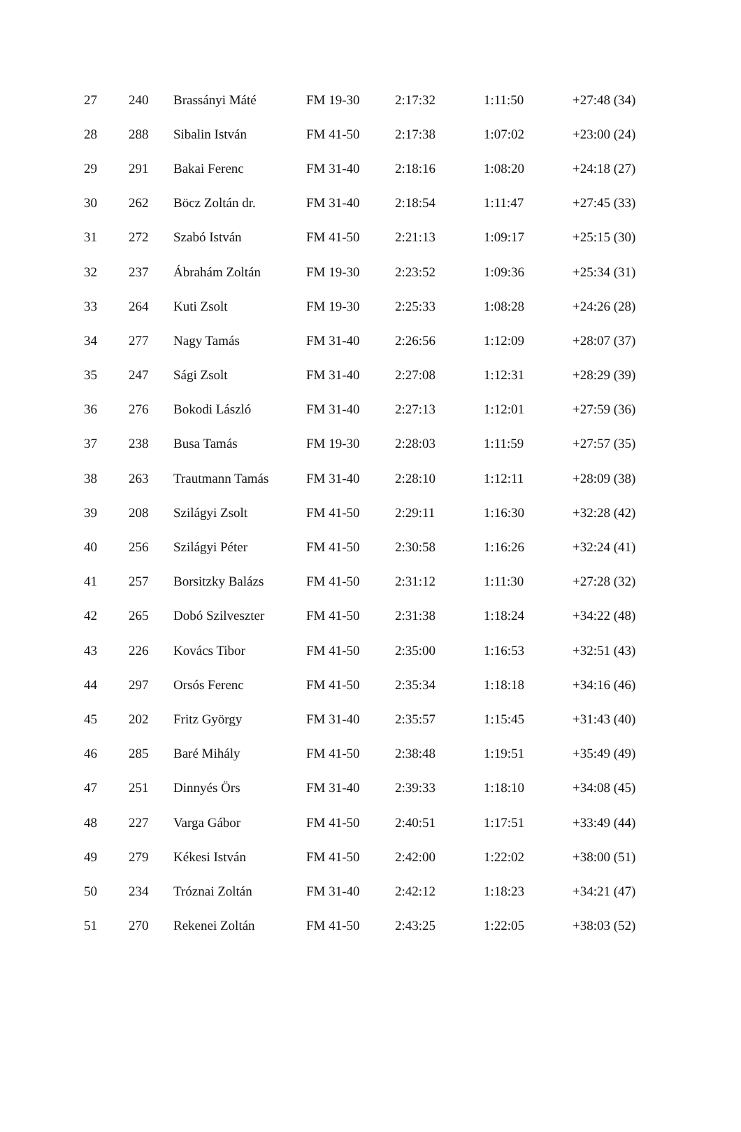| 27 | 240 | Brassányi Máté | FM 19-30 | 2:17:32 | 1:11:50 | +27:48 (34) |
| 28 | 288 | Sibalin István | FM 41-50 | 2:17:38 | 1:07:02 | +23:00 (24) |
| 29 | 291 | Bakai Ferenc | FM 31-40 | 2:18:16 | 1:08:20 | +24:18 (27) |
| 30 | 262 | Böcz Zoltán dr. | FM 31-40 | 2:18:54 | 1:11:47 | +27:45 (33) |
| 31 | 272 | Szabó István | FM 41-50 | 2:21:13 | 1:09:17 | +25:15 (30) |
| 32 | 237 | Ábrahám Zoltán | FM 19-30 | 2:23:52 | 1:09:36 | +25:34 (31) |
| 33 | 264 | Kuti Zsolt | FM 19-30 | 2:25:33 | 1:08:28 | +24:26 (28) |
| 34 | 277 | Nagy Tamás | FM 31-40 | 2:26:56 | 1:12:09 | +28:07 (37) |
| 35 | 247 | Sági Zsolt | FM 31-40 | 2:27:08 | 1:12:31 | +28:29 (39) |
| 36 | 276 | Bokodi László | FM 31-40 | 2:27:13 | 1:12:01 | +27:59 (36) |
| 37 | 238 | Busa Tamás | FM 19-30 | 2:28:03 | 1:11:59 | +27:57 (35) |
| 38 | 263 | Trautmann Tamás | FM 31-40 | 2:28:10 | 1:12:11 | +28:09 (38) |
| 39 | 208 | Szilágyi Zsolt | FM 41-50 | 2:29:11 | 1:16:30 | +32:28 (42) |
| 40 | 256 | Szilágyi Péter | FM 41-50 | 2:30:58 | 1:16:26 | +32:24 (41) |
| 41 | 257 | Borsitzky Balázs | FM 41-50 | 2:31:12 | 1:11:30 | +27:28 (32) |
| 42 | 265 | Dobó Szilveszter | FM 41-50 | 2:31:38 | 1:18:24 | +34:22 (48) |
| 43 | 226 | Kovács Tibor | FM 41-50 | 2:35:00 | 1:16:53 | +32:51 (43) |
| 44 | 297 | Orsós Ferenc | FM 41-50 | 2:35:34 | 1:18:18 | +34:16 (46) |
| 45 | 202 | Fritz György | FM 31-40 | 2:35:57 | 1:15:45 | +31:43 (40) |
| 46 | 285 | Baré Mihály | FM 41-50 | 2:38:48 | 1:19:51 | +35:49 (49) |
| 47 | 251 | Dinnyés Örs | FM 31-40 | 2:39:33 | 1:18:10 | +34:08 (45) |
| 48 | 227 | Varga Gábor | FM 41-50 | 2:40:51 | 1:17:51 | +33:49 (44) |
| 49 | 279 | Kékesi István | FM 41-50 | 2:42:00 | 1:22:02 | +38:00 (51) |
| 50 | 234 | Tróznai Zoltán | FM 31-40 | 2:42:12 | 1:18:23 | +34:21 (47) |
| 51 | 270 | Rekenei Zoltán | FM 41-50 | 2:43:25 | 1:22:05 | +38:03 (52) |